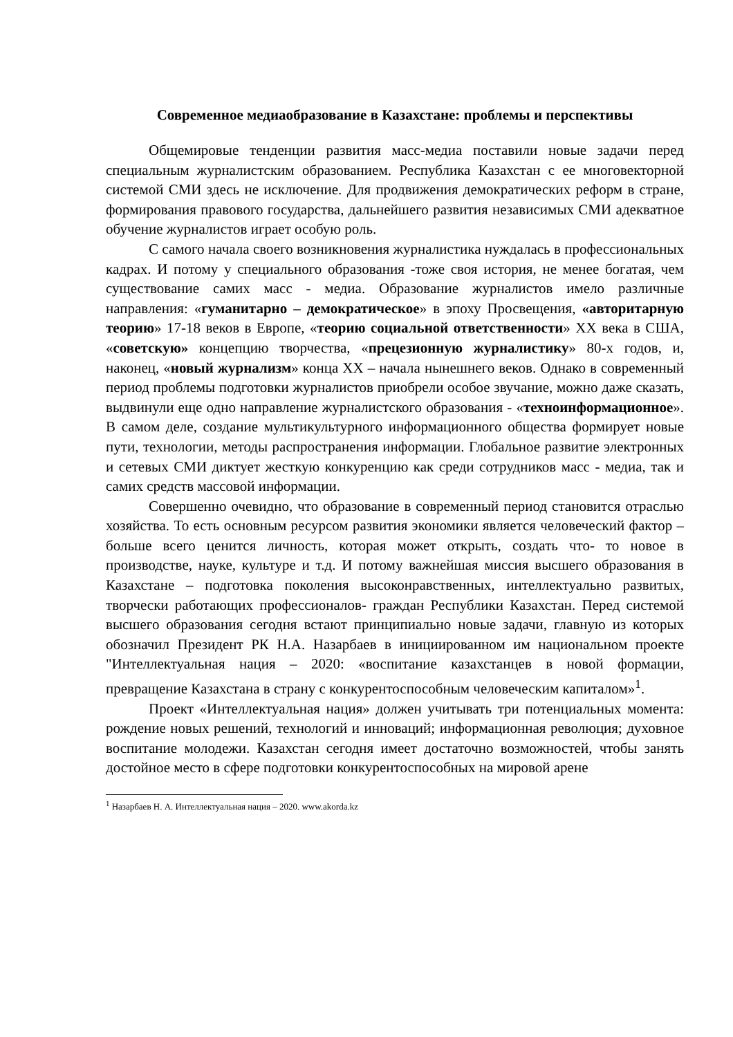Современное медиаобразование в Казахстане: проблемы и перспективы
Общемировые тенденции развития масс-медиа поставили новые задачи перед специальным журналистским образованием. Республика Казахстан с ее многовекторной системой СМИ здесь не исключение. Для продвижения демократических реформ в стране, формирования правового государства, дальнейшего развития независимых СМИ адекватное обучение журналистов играет особую роль.
С самого начала своего возникновения журналистика нуждалась в профессиональных кадрах. И потому у специального образования -тоже своя история, не менее богатая, чем существование самих масс - медиа. Образование журналистов имело различные направления: «гуманитарно – демократическое» в эпоху Просвещения, «авторитарную теорию» 17-18 веков в Европе, «теорию социальной ответственности» XX века в США, «советскую» концепцию творчества, «прецезионную журналистику» 80-х годов, и, наконец, «новый журнализм» конца XX – начала нынешнего веков. Однако в современный период проблемы подготовки журналистов приобрели особое звучание, можно даже сказать, выдвинули еще одно направление журналистского образования - «техноинформационное». В самом деле, создание мультикультурного информационного общества формирует новые пути, технологии, методы распространения информации. Глобальное развитие электронных и сетевых СМИ диктует жесткую конкуренцию как среди сотрудников масс - медиа, так и самих средств массовой информации.
Совершенно очевидно, что образование в современный период становится отраслью хозяйства. То есть основным ресурсом развития экономики является человеческий фактор – больше всего ценится личность, которая может открыть, создать что- то новое в производстве, науке, культуре и т.д. И потому важнейшая миссия высшего образования в Казахстане – подготовка поколения высоконравственных, интеллектуально развитых, творчески работающих профессионалов- граждан Республики Казахстан. Перед системой высшего образования сегодня встают принципиально новые задачи, главную из которых обозначил Президент РК Н.А. Назарбаев в инициированном им национальном проекте "Интеллектуальная нация – 2020: «воспитание казахстанцев в новой формации, превращение Казахстана в страну с конкурентоспособным человеческим капиталом»<sup>1</sup>.
Проект «Интеллектуальная нация» должен учитывать три потенциальных момента: рождение новых решений, технологий и инноваций; информационная революция; духовное воспитание молодежи. Казахстан сегодня имеет достаточно возможностей, чтобы занять достойное место в сфере подготовки конкурентоспособных на мировой арене
<sup>1</sup> Назарбаев Н. А. Интеллектуальная нация – 2020. www.akorda.kz